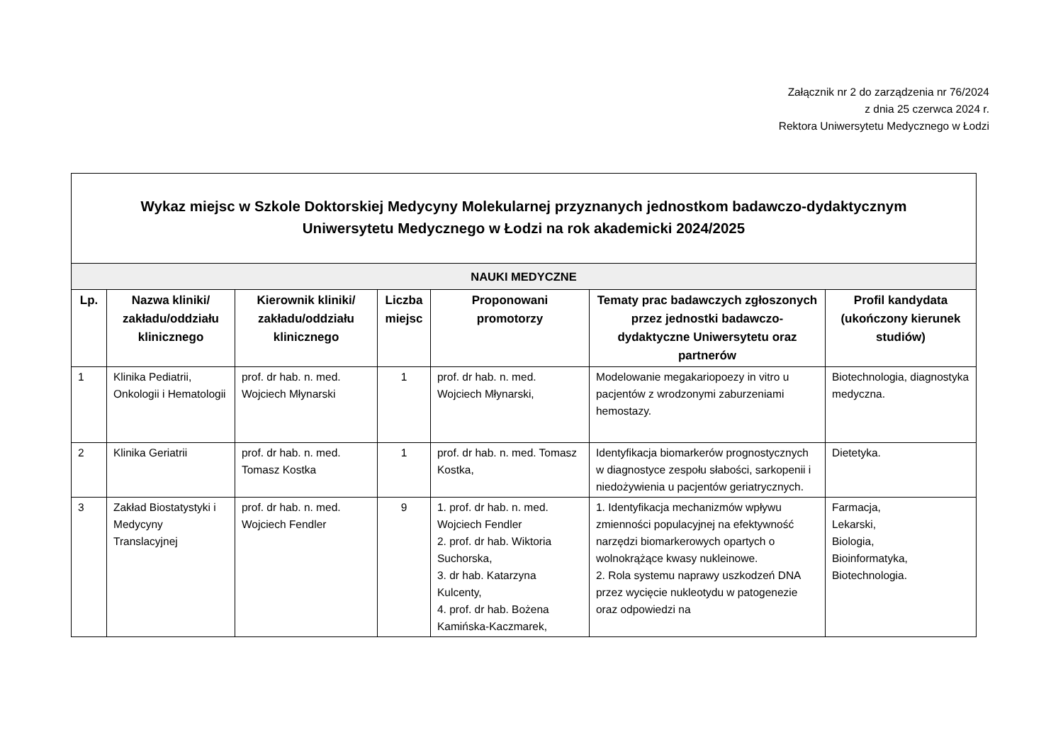Załącznik nr 2 do zarządzenia nr 76/2024
z dnia 25 czerwca 2024 r.
Rektora Uniwersytetu Medycznego w Łodzi
| Wykaz miejsc w Szkole Doktorskiej Medycyny Molekularnej przyznanych jednostkom badawczo-dydaktycznym Uniwersytetu Medycznego w Łodzi na rok akademicki 2024/2025 | | | | | | |
| NAUKI MEDYCZNE | | | | | | |
| Lp. | Nazwa kliniki/ zakładu/oddziału klinicznego | Kierownik kliniki/ zakładu/oddziału klinicznego | Liczba miejsc | Proponowani promotorzy | Tematy prac badawczych zgłoszonych przez jednostki badawczo-dydaktyczne Uniwersytetu oraz partnerów | Profil kandydata (ukończony kierunek studiów) |
| 1 | Klinika Pediatrii, Onkologii i Hematologii | prof. dr hab. n. med. Wojciech Młynarski | 1 | prof. dr hab. n. med. Wojciech Młynarski, | Modelowanie megakariopoezy in vitro u pacjentów z wrodzonymi zaburzeniami hemostazy. | Biotechnologia, diagnostyka medyczna. |
| 2 | Klinika Geriatrii | prof. dr hab. n. med. Tomasz Kostka | 1 | prof. dr hab. n. med. Tomasz Kostka, | Identyfikacja biomarkerów prognostycznych w diagnostyce zespołu słabości, sarkopenii i niedożywienia u pacjentów geriatrycznych. | Dietetyka. |
| 3 | Zakład Biostatystyki i Medycyny Translacyjnej | prof. dr hab. n. med. Wojciech Fendler | 9 | 1. prof. dr hab. n. med. Wojciech Fendler 2. prof. dr hab. Wiktoria Suchorska, 3. dr hab. Katarzyna Kulcenty, 4. prof. dr hab. Bożena Kamińska-Kaczmarek, | 1. Identyfikacja mechanizmów wpływu zmienności populacyjnej na efektywność narzędzi biomarkerowych opartych o wolnokrążące kwasy nukleinowe. 2. Rola systemu naprawy uszkodzeń DNA przez wycięcie nukleotydu w patogenezie oraz odpowiedzi na | Farmacja, Lekarski, Biologia, Bioinformatyka, Biotechnologia. |